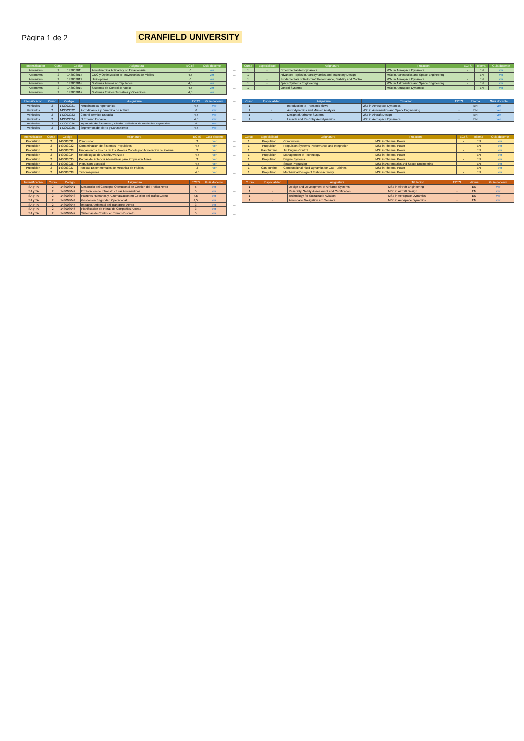Página 1 de 2
CRANFIELD UNIVERSITY
| Intensificacion | Curso | Codigo | Asignatura | ECTS | Guia docente |
| --- | --- | --- | --- | --- | --- |
| Aeronaves | 2 | 143003011 | Aerodinamica Aplicada y no Estacionaria | 6 | ver |
| Aeronaves | 2 | 143003012 | GNC y Optimizacion de Trayectorias de Misiles | 4,5 | ver |
| Aeronaves | 2 | 143003013 | Helicopteros | 6 | ver |
| Aeronaves | 2 | 143003014 | Sistemas Aereos no Tripulados | 4,5 | ver |
| Aeronaves | 2 | 143003015 | Sistemas de Control de Vuelo | 4,5 | ver |
| Aeronaves | 2 | 143003016 | Sistemas Eolicos Terrestres y Oceanicos | 4,5 | ver |
→
→
→
→
→
| Curso | Especialidad | Asignatura | Titulacion | ECTS | Idioma | Guia docente |
| --- | --- | --- | --- | --- | --- | --- |
| 1 | - | Experimental Aerodynamics | MSc in Aerospace Dynamics | - | EN | ver |
| 1 | - | Advanced Topics in Astrodynamics and Trajectory Design | MSc in Astronautics and Space Engineering | - | EN | ver |
| 1 | - | Fundamentals of Rotorcraft Performance, Stability and Control | MSc in Aerospace Dynamics | - | EN | ver |
| 1 | - | Space Systems Engineering | MSc in Astronautics and Space Engineering | - | EN | ver |
| 1 | - | Control Systems | MSc in Aerospace Dynamics | - | EN | ver |
| Intensificacion | Curso | Codigo | Asignatura | ECTS | Guia docente |
| --- | --- | --- | --- | --- | --- |
| Vehiculos | 2 | 143003021 | Aerodinamica Hipersonica | 4,5 | ver |
| Vehiculos | 2 | 143003022 | Astrodinamica y Dinamica de Actitud | 6 | ver |
| Vehiculos | 2 | 143003023 | Control Termico Espacial | 4,5 | ver |
| Vehiculos | 2 | 143003024 | El Entorno Espacial | 4,5 | ver |
| Vehiculos | 2 | 143003025 | Ingenieria de Sistemas y Diseño Preliminar de Vehiculos Espaciales | 6 | ver |
| Vehiculos | 2 | 143003026 | Segmentos de Tierra y Lanzamiento | 4,5 | ver |
→
→
→
→
| Curso | Especialidad | Asignatura | Titulacion | ECTS | Idioma | Guia docente |
| --- | --- | --- | --- | --- | --- | --- |
| 1 | - | Introduction to Transonic Flows | MSc in Aerospace Dynamics | - | EN | ver |
| 1 | - | Astrodynamics and Mission Analysis | MSc in Astronautics and Space Engineering | - | EN | ver |
| 1 | - | Design of Airframe Systems | MSc in Aircraft Design | - | EN | ver |
| 1 | - | Launch and Re-Entry Aerodynamics | MSc in Aerospace Dynamics | - | EN | ver |
| Intensificacion | Curso | Codigo | Asignatura | ECTS | Guia docente |
| --- | --- | --- | --- | --- | --- |
| Propulsion | 2 | 143003031 | Combustion | 3 | ver |
| Propulsion | 2 | 143003032 | Contaminacion de Sistemas Propulsivos | 4,5 | ver |
| Propulsion | 2 | 143003033 | Fundamentos Fisicos de los Motores Cohete por Aceleracion de Plasma | 3 | ver |
| Propulsion | 2 | 143003034 | Metodologias de Diseño Avanzado | 4,5 | ver |
| Propulsion | 2 | 143003035 | Plantas de Potencia Alternativas para Propulsion Aerea | 3 | ver |
| Propulsion | 2 | 143003036 | Propulsion Espacial | 4,5 | ver |
| Propulsion | 2 | 143003037 | Tecnicas Experimentales de Mecanica de Fluidos | 3 | ver |
| Propulsion | 2 | 143003038 | Turbomaquinas | 4,5 | ver |
→
→
→
→
→
→
→
→
| Curso | Especialidad | Asignatura | Titulacion | ECTS | Idioma | Guia docente |
| --- | --- | --- | --- | --- | --- | --- |
| 1 | Propulsion | Combustors | MSc in Thermal Power | - | EN | ver |
| 1 | Propulsion | Propulsion Systems Performance and Integration | MSc in Thermal Power | - | EN | ver |
| 1 | Gas Turbine | Jet Engine Control | MSc in Thermal Power | - | EN | ver |
| 1 | Propulsion | Management of Technology | MSc in Thermal Power | - | EN | ver |
| 1 | Propulsion | Engine Systems | MSc in Thermal Power | - | EN | ver |
| 1 | - | Space Propulsion | MSc in Astronautics and Space Engineering | - | EN | ver |
| 1 | Gas Turbine | Computational Fluid Dynamics for Gas Turbines | MSc in Thermal Power | - | EN | ver |
| 1 | Propulsion | Mechanical Design of Turbomachinery | MSc in Thermal Power | - | EN | ver |
| Intensificacion | Curso | Codigo | Asignatura | ECTS | Guia docente |
| --- | --- | --- | --- | --- | --- |
| SA y TA | 2 | 143003041 | Desarrollo del Concepto Operacional en Gestion del Trafico Aereo | 5 | ver |
| SA y TA | 2 | 143003042 | Explotacion de Infraestructuras Aeronauticas | 5 | ver |
| SA y TA | 2 | 143003043 | Factores Humanos y Automatizacion en Gestion del Trafico Aereo | 4,5 | ver |
| SA y TA | 2 | 143003044 | Gestion en Seguridad Operacional | 4,5 | ver |
| SA y TA | 2 | 143003045 | Impacto Ambiental del Transporte Aereo | 3 | ver |
| SA y TA | 2 | 143003046 | Planificacion de Flotas de Compañias Aereas | 3 | ver |
| SA y TA | 2 | 143003047 | Sistemas de Control en Tiempo Discreto | 5 | ver |
→
→
→
→
| Curso | Especialidad | Asignatura | Titulacion | ECTS | Idioma | Guia docente |
| --- | --- | --- | --- | --- | --- | --- |
| 1 | - | Design and Development of Airframe Systems | MSc in Aircraft Engineering | - | EN | ver |
| 1 | - | Reliability, Safety Assessment and Certification | MSc in Aircraft Design | - | EN | ver |
| 1 | - | Technology for Sustainable Aviation | MSc in Aerospace Dynamics | - | EN | ver |
| 1 | - | Aerospace Navigation and Sensors | MSc in Aerospace Dynamics | - | EN | ver |